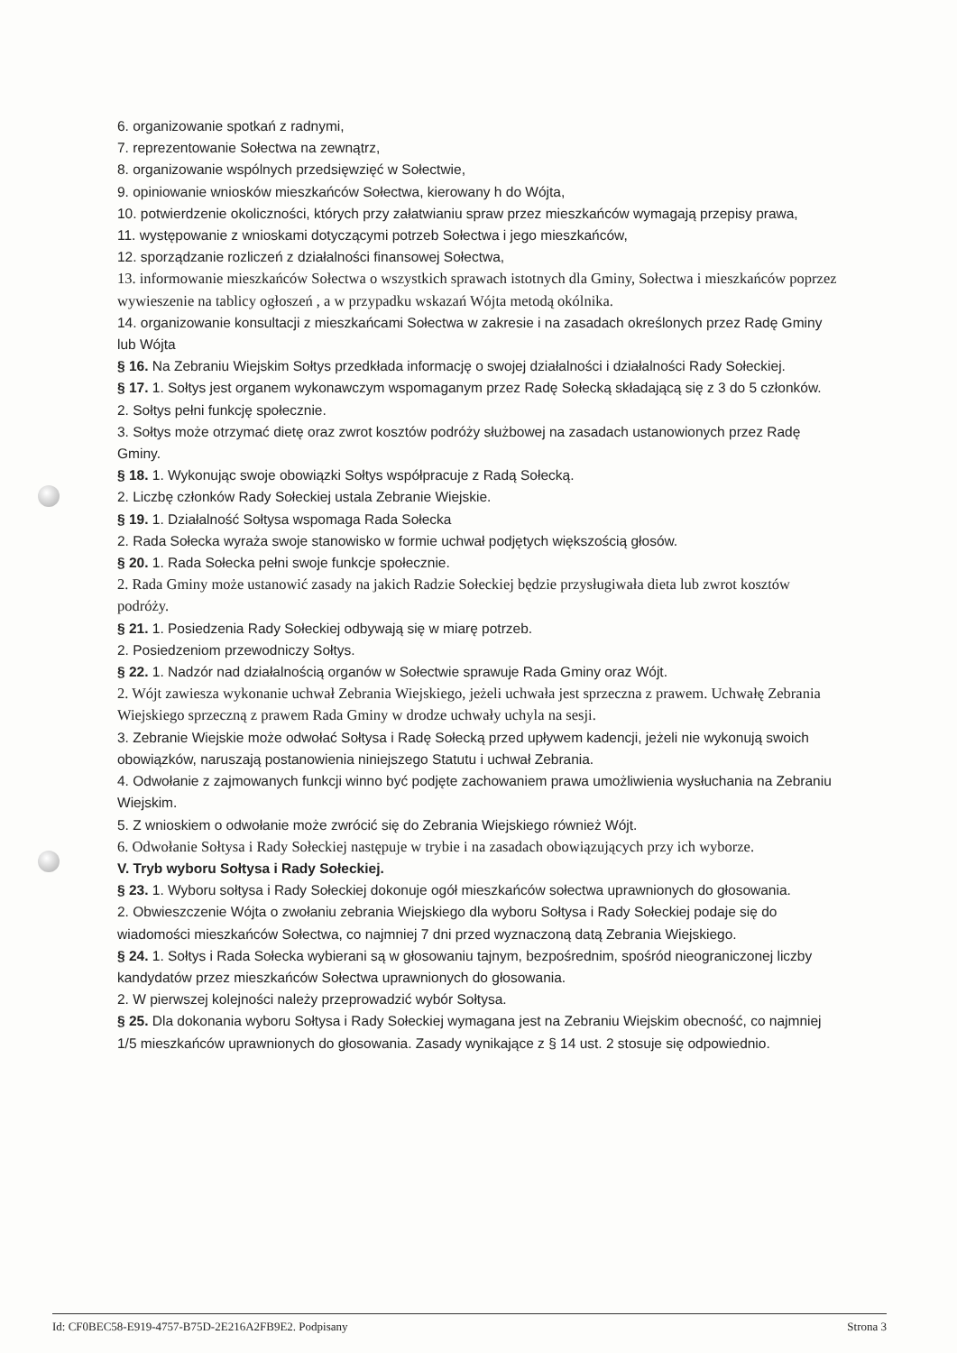6. organizowanie spotkań z radnymi,
7. reprezentowanie Sołectwa na zewnątrz,
8. organizowanie wspólnych przedsięwzięć w Sołectwie,
9. opiniowanie wniosków mieszkańców Sołectwa, kierowany h do Wójta,
10. potwierdzenie okoliczności, których przy załatwianiu spraw przez mieszkańców wymagają przepisy prawa,
11. występowanie z wnioskami dotyczącymi potrzeb Sołectwa i jego mieszkańców,
12. sporządzanie rozliczeń z działalności finansowej Sołectwa,
13. informowanie mieszkańców Sołectwa o wszystkich sprawach istotnych dla Gminy, Sołectwa i mieszkańców poprzez wywieszenie na tablicy ogłoszeń , a w przypadku wskazań Wójta metodą okólnika.
14. organizowanie konsultacji z mieszkańcami Sołectwa w zakresie i na zasadach określonych przez Radę Gminy lub Wójta
§ 16. Na Zebraniu Wiejskim Sołtys przedkłada informację o swojej działalności i działalności Rady Sołeckiej.
§ 17. 1. Sołtys jest organem wykonawczym wspomaganym przez Radę Sołecką składającą się z 3 do 5 członków.
2. Sołtys pełni funkcję społecznie.
3. Sołtys może otrzymać dietę oraz zwrot kosztów podróży służbowej na zasadach ustanowionych przez Radę Gminy.
§ 18. 1. Wykonując swoje obowiązki Sołtys współpracuje z Radą Sołecką.
2. Liczbę członków Rady Sołeckiej ustala Zebranie Wiejskie.
§ 19. 1. Działalność Sołtysa wspomaga Rada Sołecka
2. Rada Sołecka wyraża swoje stanowisko w formie uchwał podjętych większością głosów.
§ 20. 1. Rada Sołecka pełni swoje funkcje społecznie.
2. Rada Gminy może ustanowić zasady na jakich Radzie Sołeckiej będzie przysługiwała dieta lub zwrot kosztów podróży.
§ 21. 1. Posiedzenia Rady Sołeckiej odbywają się w miarę potrzeb.
2. Posiedzeniom przewodniczy Sołtys.
§ 22. 1. Nadzór nad działalnością organów w Sołectwie sprawuje Rada Gminy oraz Wójt.
2. Wójt zawiesza wykonanie uchwał Zebrania Wiejskiego, jeżeli uchwała jest sprzeczna z prawem. Uchwałę Zebrania Wiejskiego sprzeczną z prawem Rada Gminy w drodze uchwały uchyla na sesji.
3. Zebranie Wiejskie może odwołać Sołtysa i Radę Sołecką przed upływem kadencji, jeżeli nie wykonują swoich obowiązków, naruszają postanowienia niniejszego Statutu i uchwał Zebrania.
4. Odwołanie z zajmowanych funkcji winno być podjęte zachowaniem prawa umożliwienia wysłuchania na Zebraniu Wiejskim.
5. Z wnioskiem o odwołanie może zwrócić się do Zebrania Wiejskiego również Wójt.
6. Odwołanie Sołtysa i Rady Sołeckiej następuje w trybie i na zasadach obowiązujących przy ich wyborze.
V. Tryb wyboru Sołtysa i Rady Sołeckiej.
§ 23. 1. Wyboru sołtysa i Rady Sołeckiej dokonuje ogół mieszkańców sołectwa uprawnionych do głosowania.
2. Obwieszczenie Wójta o zwołaniu zebrania Wiejskiego dla wyboru Sołtysa i Rady Sołeckiej podaje się do wiadomości mieszkańców Sołectwa, co najmniej 7 dni przed wyznaczoną datą Zebrania Wiejskiego.
§ 24. 1. Sołtys i Rada Sołecka wybierani są w głosowaniu tajnym, bezpośrednim, spośród nieograniczonej liczby kandydatów przez mieszkańców Sołectwa uprawnionych do głosowania.
2. W pierwszej kolejności należy przeprowadzić wybór Sołtysa.
§ 25. Dla dokonania wyboru Sołtysa i Rady Sołeckiej wymagana jest na Zebraniu Wiejskim obecność, co najmniej 1/5 mieszkańców uprawnionych do głosowania. Zasady wynikające z § 14 ust. 2 stosuje się odpowiednio.
Id: CF0BEC58-E919-4757-B75D-2E216A2FB9E2. Podpisany Strona 3